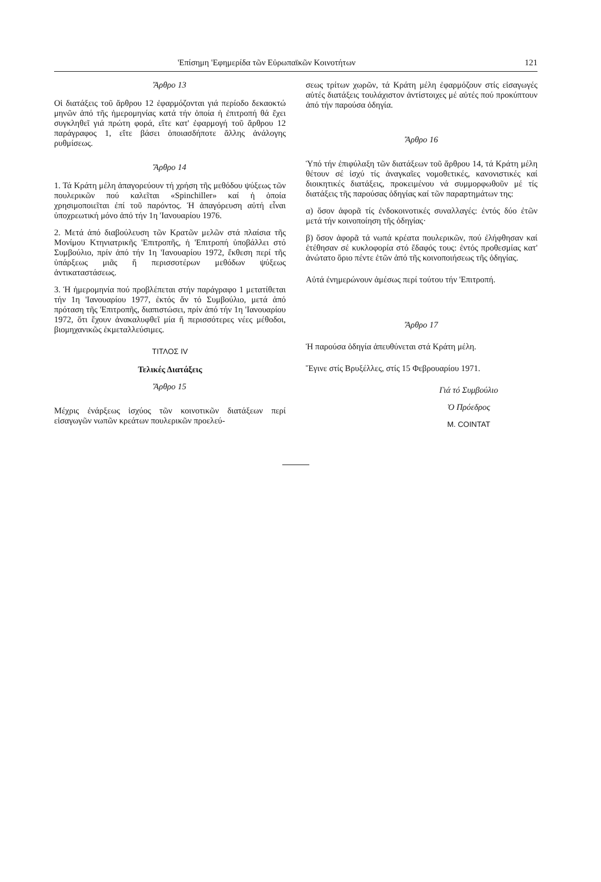'Επίσημη 'Εφημερίδα τῶν Εὐρωπαϊκῶν Κοινοτήτων 121
Ἄρθρο 13
Οἱ διατάξεις τοῦ ἄρθρου 12 ἐφαρμόζονται γιά περίοδο δεκαοκτώ μηνῶν ἀπό τῆς ἡμερομηνίας κατά τήν ὁποία ἡ ἐπιτροπή θά ἔχει συγκληθεῖ γιά πρώτη φορά, εἴτε κατ' ἐφαρμογή τοῦ ἄρθρου 12 παράγραφος 1, εἴτε βάσει ὁποιασδήποτε ἄλλης ἀνάλογης ρυθμίσεως.
Ἄρθρο 14
1. Τά Κράτη μέλη ἀπαγορεύουν τή χρήση τῆς μεθόδου ψύξεως τῶν πουλερικῶν πού καλεῖται «Spinchiller» καί ἡ ὁποία χρησιμοποιεῖται ἐπί τοῦ παρόντος. Ἡ ἀπαγόρευση αὐτή εἶναι ὑποχρεωτική μόνο ἀπό τήν 1η 'Ιανουαρίου 1976.
2. Μετά ἀπό διαβούλευση τῶν Κρατῶν μελῶν στά πλαίσια τῆς Μονίμου Κτηνιατρικῆς 'Επιτροπῆς, ἡ 'Επιτροπή ὑποβάλλει στό Συμβούλιο, πρίν ἀπό τήν 1η 'Ιανουαρίου 1972, ἔκθεση περί τῆς ὑπάρξεως μιᾶς ἤ περισσοτέρων μεθόδων ψύξεως ἀντικαταστάσεως.
3. Ἡ ἡμερομηνία πού προβλέπεται στήν παράγραφο 1 μετατίθεται τήν 1η 'Ιανουαρίου 1977, ἐκτός ἄν τό Συμβούλιο, μετά ἀπό πρόταση τῆς 'Επιτροπῆς, διαπιστώσει, πρίν ἀπό τήν 1η 'Ιανουαρίου 1972, ὅτι ἔχουν ἀνακαλυφθεῖ μία ἤ περισσότερες νέες μέθοδοι, βιομηχανικῶς ἐκμεταλλεύσιμες.
ΤΙΤΛΟΣ IV
Τελικές Διατάξεις
Ἄρθρο 15
Μέχρις ἐνάρξεως ἰσχύος τῶν κοινοτικῶν διατάξεων περί εἰσαγωγῶν νωπῶν κρεάτων πουλερικῶν προελεύ-
σεως τρίτων χωρῶν, τά Κράτη μέλη ἐφαρμόζουν στίς εἰσαγωγές αὐτές διατάξεις τουλάχιστον ἀντίστοιχες μέ αὐτές πού προκύπτουν ἀπό τήν παρούσα ὁδηγία.
Ἄρθρο 16
Ὑπό τήν ἐπιφύλαξη τῶν διατάξεων τοῦ ἄρθρου 14, τά Κράτη μέλη θέτουν σέ ἰσχύ τίς ἀναγκαῖες νομοθετικές, κανονιστικές καί διοικητικές διατάξεις, προκειμένου νά συμμορφωθοῦν μέ τίς διατάξεις τῆς παρούσας ὁδηγίας καί τῶν παραρτημάτων της:
α) ὅσον ἀφορᾶ τίς ἐνδοκοινοτικές συναλλαγές: ἐντός δύο ἐτῶν μετά τήν κοινοποίηση τῆς ὁδηγίας·
β) ὅσον ἀφορᾶ τά νωπά κρέατα πουλερικῶν, πού ἐλήφθησαν καί ἐτέθησαν σέ κυκλοφορία στό ἔδαφός τους: ἐντός προθεσμίας κατ' ἀνώτατο ὅριο πέντε ἐτῶν ἀπό τῆς κοινοποιήσεως τῆς ὁδηγίας.
Αὐτά ἐνημερώνουν ἀμέσως περί τούτου τήν 'Επιτροπή.
Ἄρθρο 17
Ἡ παρούσα ὁδηγία ἀπευθύνεται στά Κράτη μέλη.
Ἔγινε στίς Βρυξέλλες, στίς 15 Φεβρουαρίου 1971.
Γιά τό Συμβούλιο
Ὁ Πρόεδρος
M. COINTAT